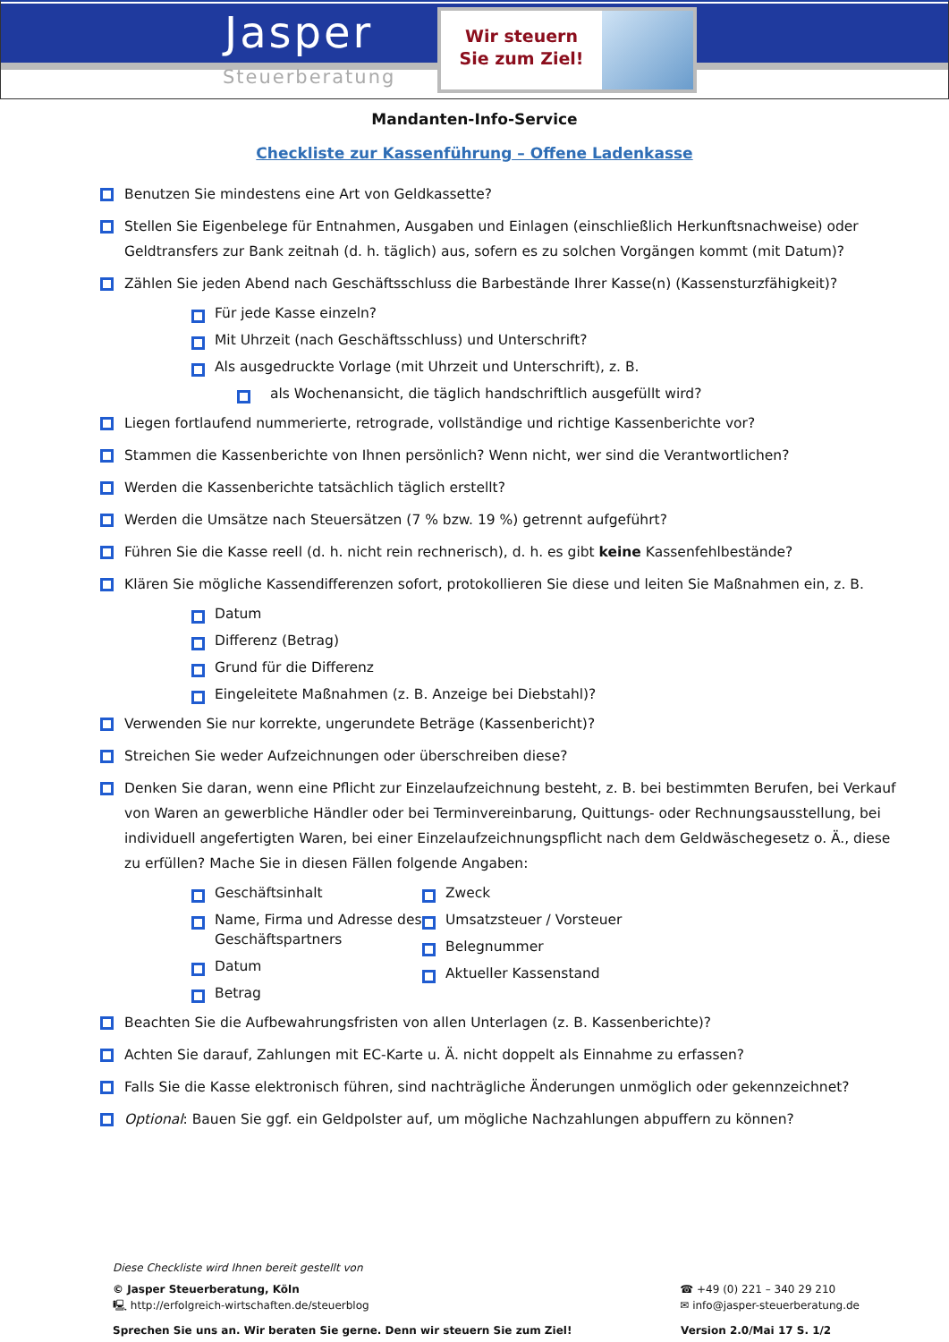Jasper
Steuerberatung
Wir steuern
Sie zum Ziel!
Mandanten-Info-Service
Checkliste zur Kassenführung – Offene Ladenkasse
Benutzen Sie mindestens eine Art von Geldkassette?
Stellen Sie Eigenbelege für Entnahmen, Ausgaben und Einlagen (einschließlich Herkunftsnachweise) oder Geldtransfers zur Bank zeitnah (d. h. täglich) aus, sofern es zu solchen Vorgängen kommt (mit Datum)?
Zählen Sie jeden Abend nach Geschäftsschluss die Barbestände Ihrer Kasse(n) (Kassensturzfähigkeit)?
Für jede Kasse einzeln?
Mit Uhrzeit (nach Geschäftsschluss) und Unterschrift?
Als ausgedruckte Vorlage (mit Uhrzeit und Unterschrift), z. B.
als Wochenansicht, die täglich handschriftlich ausgefüllt wird?
Liegen fortlaufend nummerierte, retrograde, vollständige und richtige Kassenberichte vor?
Stammen die Kassenberichte von Ihnen persönlich? Wenn nicht, wer sind die Verantwortlichen?
Werden die Kassenberichte tatsächlich täglich erstellt?
Werden die Umsätze nach Steuersätzen (7 % bzw. 19 %) getrennt aufgeführt?
Führen Sie die Kasse reell (d. h. nicht rein rechnerisch), d. h. es gibt keine Kassenfehlbestände?
Klären Sie mögliche Kassendifferenzen sofort, protokollieren Sie diese und leiten Sie Maßnahmen ein, z. B.
Datum
Differenz (Betrag)
Grund für die Differenz
Eingeleitete Maßnahmen (z. B. Anzeige bei Diebstahl)?
Verwenden Sie nur korrekte, ungerundete Beträge (Kassenbericht)?
Streichen Sie weder Aufzeichnungen oder überschreiben diese?
Denken Sie daran, wenn eine Pflicht zur Einzelaufzeichnung besteht, z. B. bei bestimmten Berufen, bei Verkauf von Waren an gewerbliche Händler oder bei Terminvereinbarung, Quittungs- oder Rechnungsausstellung, bei individuell angefertigten Waren, bei einer Einzelaufzeichnungspflicht nach dem Geldwäschegesetz o. Ä., diese zu erfüllen? Mache Sie in diesen Fällen folgende Angaben:
Geschäftsinhalt
Name, Firma und Adresse des Geschäftspartners
Datum
Betrag
Zweck
Umsatzsteuer / Vorsteuer
Belegnummer
Aktueller Kassenstand
Beachten Sie die Aufbewahrungsfristen von allen Unterlagen (z. B. Kassenberichte)?
Achten Sie darauf, Zahlungen mit EC-Karte u. Ä. nicht doppelt als Einnahme zu erfassen?
Falls Sie die Kasse elektronisch führen, sind nachträgliche Änderungen unmöglich oder gekennzeichnet?
Optional: Bauen Sie ggf. ein Geldpolster auf, um mögliche Nachzahlungen abpuffern zu können?
Diese Checkliste wird Ihnen bereit gestellt von
© Jasper Steuerberatung, Köln
🖳 http://erfolgreich-wirtschaften.de/steuerblog
☎ +49 (0) 221 – 340 29 210
✉ info@jasper-steuerberatung.de
Sprechen Sie uns an. Wir beraten Sie gerne. Denn wir steuern Sie zum Ziel!
Version 2.0/Mai 17 S. 1/2